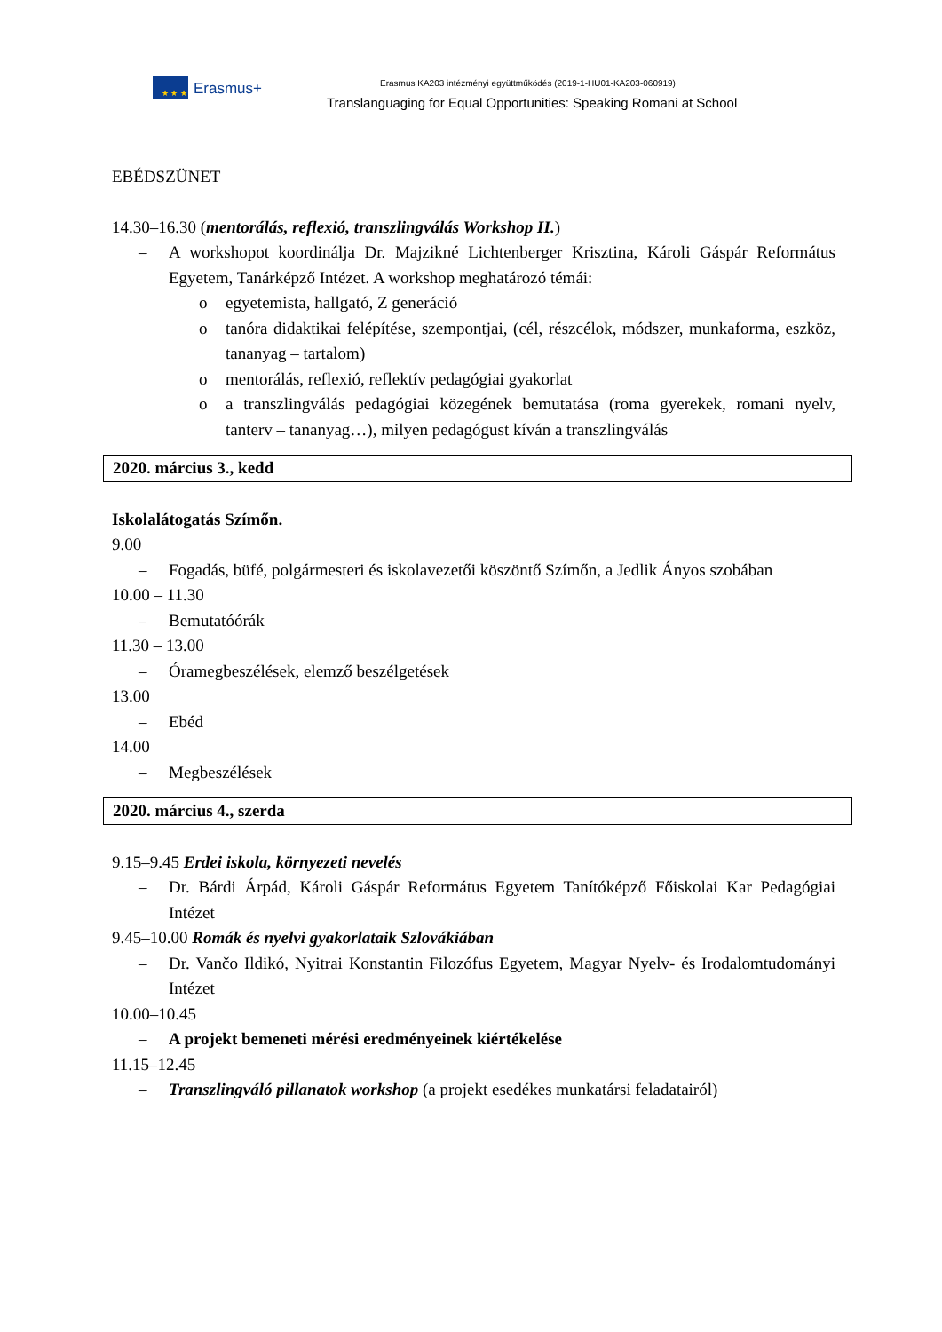★ ★ ★
Erasmus+
Erasmus KA203 intézményi együttműködés (2019-1-HU01-KA203-060919)
Translanguaging for Equal Opportunities: Speaking Romani at School
EBÉDSZÜNET
14.30–16.30 (mentorálás, reflexió, transzlingválás Workshop II.)
– A workshopot koordinálja Dr. Majzikné Lichtenberger Krisztina, Károli Gáspár Református Egyetem, Tanárképző Intézet. A workshop meghatározó témái:
o egyetemista, hallgató, Z generáció
o tanóra didaktikai felépítése, szempontjai, (cél, részcélok, módszer, munkaforma, eszköz, tananyag – tartalom)
o mentorálás, reflexió, reflektív pedagógiai gyakorlat
o a transzlingválás pedagógiai közegének bemutatása (roma gyerekek, romani nyelv, tanterv – tananyag…), milyen pedagógust kíván a transzlingválás
2020. március 3., kedd
Iskolalátogatás Szímőn.
9.00
– Fogadás, büfé, polgármesteri és iskolavezetői köszöntő Szímőn, a Jedlik Ányos szobában
10.00 – 11.30
– Bemutatóórák
11.30 – 13.00
– Óramegbeszélések, elemző beszélgetések
13.00
– Ebéd
14.00
– Megbeszélések
2020. március 4., szerda
9.15–9.45 Erdei iskola, környezeti nevelés
– Dr. Bárdi Árpád, Károli Gáspár Református Egyetem Tanítóképző Főiskolai Kar Pedagógiai Intézet
9.45–10.00 Romák és nyelvi gyakorlataik Szlovákiában
– Dr. Vančo Ildikó, Nyitrai Konstantin Filozófus Egyetem, Magyar Nyelv- és Irodalomtudományi Intézet
10.00–10.45
– A projekt bemeneti mérési eredményeinek kiértékelése
11.15–12.45
– Transzlingváló pillanatok workshop (a projekt esedékes munkatársi feladatairól)